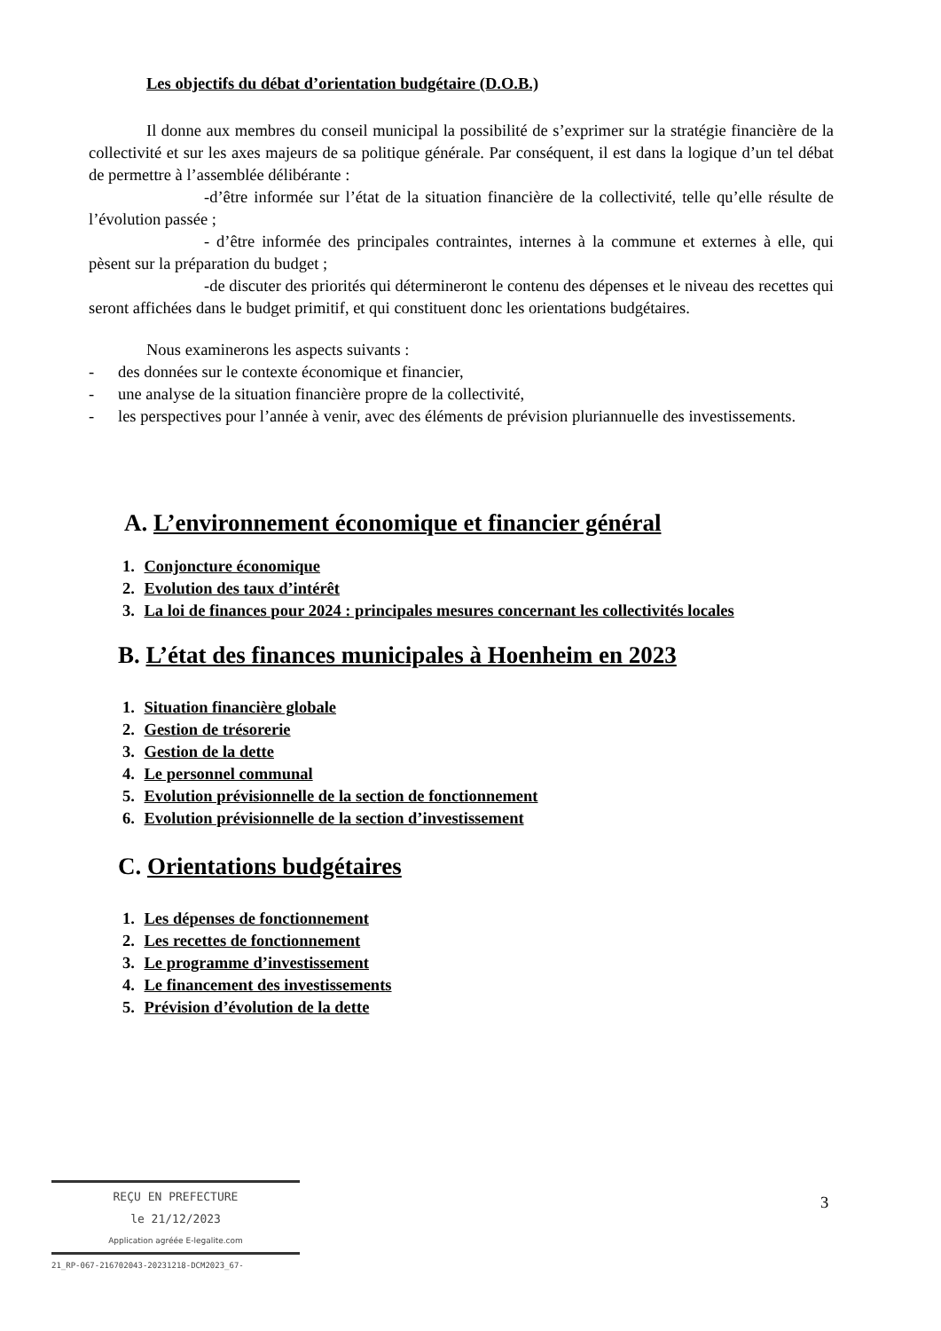Les objectifs du débat d’orientation budgétaire (D.O.B.)
Il donne aux membres du conseil municipal la possibilité de s’exprimer sur la stratégie financière de la collectivité et sur les axes majeurs de sa politique générale. Par conséquent, il est dans la logique d’un tel débat de permettre à l’assemblée délibérante :
-d’être informée sur l’état de la situation financière de la collectivité, telle qu’elle résulte de l’évolution passée ;
- d’être informée des principales contraintes, internes à la commune et externes à elle, qui pèsent sur la préparation du budget ;
-de discuter des priorités qui détermineront le contenu des dépenses et le niveau des recettes qui seront affichées dans le budget primitif, et qui constituent donc les orientations budgétaires.
Nous examinerons les aspects suivants :
- des données sur le contexte économique et financier,
- une analyse de la situation financière propre de la collectivité,
- les perspectives pour l’année à venir, avec des éléments de prévision pluriannuelle des investissements.
A. L’environnement économique et financier général
1. Conjoncture économique
2. Evolution des taux d’intérêt
3. La loi de finances pour 2024 : principales mesures concernant les collectivités locales
B. L’état des finances municipales à Hoenheim en 2023
1. Situation financière globale
2. Gestion de trésorerie
3. Gestion de la dette
4. Le personnel communal
5. Evolution prévisionnelle de la section de fonctionnement
6. Evolution prévisionnelle de la section d’investissement
C. Orientations budgétaires
1. Les dépenses de fonctionnement
2. Les recettes de fonctionnement
3. Le programme d’investissement
4. Le financement des investissements
5. Prévision d’évolution de la dette
REÇU EN PREFECTURE
le 21/12/2023
Application agréée E-legalite.com
21_RP-067-216702043-20231218-DCM2023_67-
3